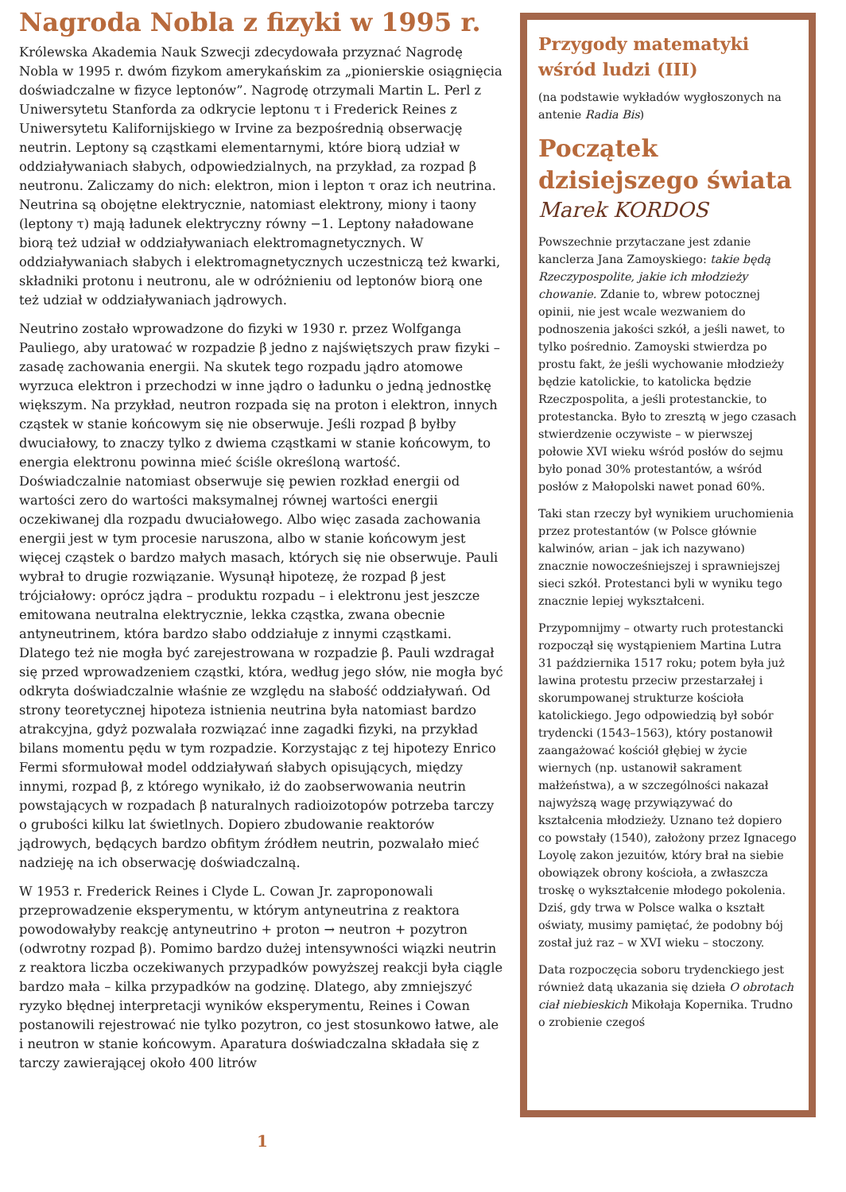Nagroda Nobla z fizyki w 1995 r.
Królewska Akademia Nauk Szwecji zdecydowała przyznać Nagrodę Nobla w 1995 r. dwóm fizykom amerykańskim za „pionierskie osiągnięcia doświadczalne w fizyce leptonów”. Nagrodę otrzymali Martin L. Perl z Uniwersytetu Stanforda za odkrycie leptonu τ i Frederick Reines z Uniwersytetu Kalifornijskiego w Irvine za bezpośrednią obserwację neutrin. Leptony są cząstkami elementarnymi, które biorą udział w oddziaływaniach słabych, odpowiedzialnych, na przykład, za rozpad β neutronu. Zaliczamy do nich: elektron, mion i lepton τ oraz ich neutrina. Neutrina są obojętne elektrycznie, natomiast elektrony, miony i taony (leptony τ) mają ładunek elektryczny równy −1. Leptony naładowane biorą też udział w oddziaływaniach elektromagnetycznych. W oddziaływaniach słabych i elektromagnetycznych uczestniczą też kwarki, składniki protonu i neutronu, ale w odróżnieniu od leptonów biorą one też udział w oddziaływaniach jądrowych.
Neutrino zostało wprowadzone do fizyki w 1930 r. przez Wolfganga Pauliego, aby uratować w rozpadzie β jedno z najświętszych praw fizyki – zasadę zachowania energii. Na skutek tego rozpadu jądro atomowe wyrzuca elektron i przechodzi w inne jądro o ładunku o jedną jednostkę większym. Na przykład, neutron rozpada się na proton i elektron, innych cząstek w stanie końcowym się nie obserwuje. Jeśli rozpad β byłby dwuciałowy, to znaczy tylko z dwiema cząstkami w stanie końcowym, to energia elektronu powinna mieć ściśle określoną wartość. Doświadczalnie natomiast obserwuje się pewien rozkład energii od wartości zero do wartości maksymalnej równej wartości energii oczekiwanej dla rozpadu dwuciałowego. Albo więc zasada zachowania energii jest w tym procesie naruszona, albo w stanie końcowym jest więcej cząstek o bardzo małych masach, których się nie obserwuje. Pauli wybrał to drugie rozwiązanie. Wysunął hipotezę, że rozpad β jest trójciałowy: oprócz jądra – produktu rozpadu – i elektronu jest jeszcze emitowana neutralna elektrycznie, lekka cząstka, zwana obecnie antyneutrinem, która bardzo słabo oddziałuje z innymi cząstkami. Dlatego też nie mogła być zarejestrowana w rozpadzie β. Pauli wzdragał się przed wprowadzeniem cząstki, która, według jego słów, nie mogła być odkryta doświadczalnie właśnie ze względu na słabość oddziaływań. Od strony teoretycznej hipoteza istnienia neutrina była natomiast bardzo atrakcyjna, gdyż pozwalała rozwiązać inne zagadki fizyki, na przykład bilans momentu pędu w tym rozpadzie. Korzystając z tej hipotezy Enrico Fermi sformułował model oddziaływań słabych opisujących, między innymi, rozpad β, z którego wynikało, iż do zaobserwowania neutrin powstających w rozpadach β naturalnych radioizotopów potrzeba tarczy o grubości kilku lat świetlnych. Dopiero zbudowanie reaktorów jądrowych, będących bardzo obfitym źródłem neutrin, pozwalało mieć nadzieję na ich obserwację doświadczalną.
W 1953 r. Frederick Reines i Clyde L. Cowan Jr. zaproponowali przeprowadzenie eksperymentu, w którym antyneutrina z reaktora powodowałyby reakcję antyneutrino + proton → neutron + pozytron (odwrotny rozpad β). Pomimo bardzo dużej intensywności wiązki neutrin z reaktora liczba oczekiwanych przypadków powyższej reakcji była ciągle bardzo mała – kilka przypadków na godzinę. Dlatego, aby zmniejszyć ryzyko błędnej interpretacji wyników eksperymentu, Reines i Cowan postanowili rejestrować nie tylko pozytron, co jest stosunkowo łatwe, ale i neutron w stanie końcowym. Aparatura doświadczalna składała się z tarczy zawierającej około 400 litrów
Przygody matematyki wśród ludzi (III)
(na podstawie wykładów wygłoszonych na antenie Radia Bis)
Początek dzisiejszego świata
Marek KORDOS
Powszechnie przytaczane jest zdanie kanclerza Jana Zamoyskiego: takie będą Rzeczypospolite, jakie ich młodzieży chowanie. Zdanie to, wbrew potocznej opinii, nie jest wcale wezwaniem do podnoszenia jakości szkół, a jeśli nawet, to tylko pośrednio. Zamoyski stwierdza po prostu fakt, że jeśli wychowanie młodzieży będzie katolickie, to katolicka będzie Rzeczpospolita, a jeśli protestanckie, to protestancka. Było to zresztą w jego czasach stwierdzenie oczywiste – w pierwszej połowie XVI wieku wśród posłów do sejmu było ponad 30% protestantów, a wśród posłów z Małopolski nawet ponad 60%.
Taki stan rzeczy był wynikiem uruchomienia przez protestantów (w Polsce głównie kalwinów, arian – jak ich nazywano) znacznie nowocześniejszej i sprawniejszej sieci szkół. Protestanci byli w wyniku tego znacznie lepiej wykształceni.
Przypomnijmy – otwarty ruch protestancki rozpoczął się wystąpieniem Martina Lutra 31 października 1517 roku; potem była już lawina protestu przeciw przestarzałej i skorumpowanej strukturze kościoła katolickiego. Jego odpowiedzią był sobór trydencki (1543–1563), który postanowił zaangażować kościół głębiej w życie wiernych (np. ustanowił sakrament małżeństwa), a w szczególności nakazał najwyższą wagę przywiązywać do kształcenia młodzieży. Uznano też dopiero co powstały (1540), założony przez Ignacego Loyolę zakon jezuitów, który brał na siebie obowiązek obrony kościoła, a zwłaszcza troskę o wykształcenie młodego pokolenia. Dziś, gdy trwa w Polsce walka o kształt oświaty, musimy pamiętać, że podobny bój został już raz – w XVI wieku – stoczony.
Data rozpoczęcia soboru trydenckiego jest również datą ukazania się dzieła O obrotach ciał niebieskich Mikołaja Kopernika. Trudno o zrobienie czegoś
1